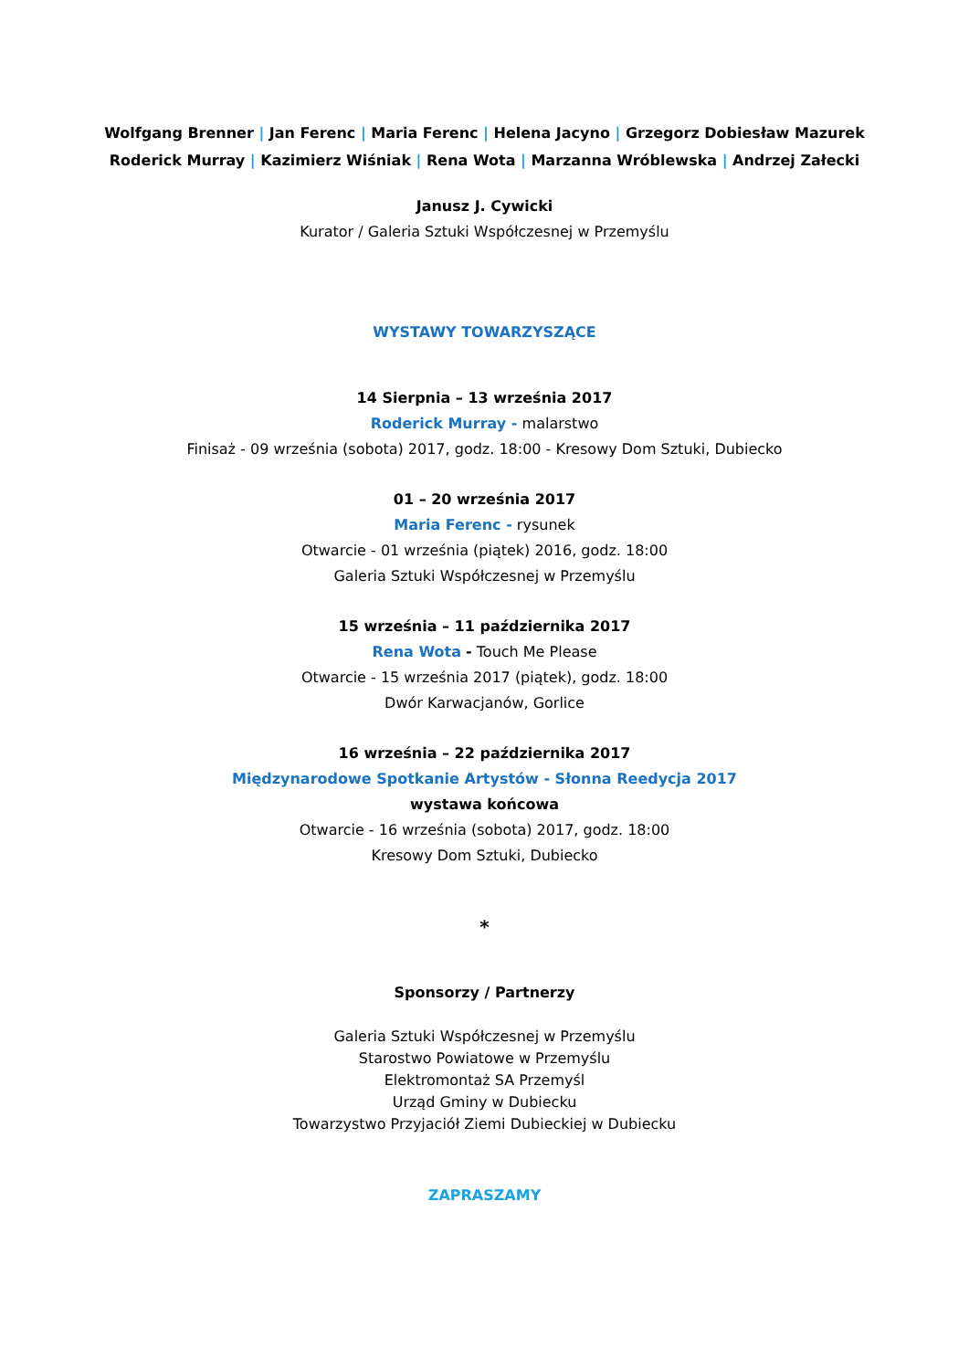Wolfgang Brenner | Jan Ferenc | Maria Ferenc | Helena Jacyno | Grzegorz Dobiesław Mazurek
Roderick Murray | Kazimierz Wiśniak | Rena Wota | Marzanna Wróblewska | Andrzej Załecki
Janusz J. Cywicki
Kurator / Galeria Sztuki Współczesnej w Przemyślu
WYSTAWY TOWARZYSZĄCE
14 Sierpnia – 13 września 2017
Roderick Murray - malarstwo
Finisaż - 09 września (sobota) 2017, godz. 18:00 - Kresowy Dom Sztuki, Dubiecko
01 – 20 września 2017
Maria Ferenc - rysunek
Otwarcie - 01 września (piątek) 2016, godz. 18:00
Galeria Sztuki Współczesnej w Przemyślu
15 września – 11 października 2017
Rena Wota - Touch Me Please
Otwarcie - 15 września 2017 (piątek), godz. 18:00
Dwór Karwacjanów, Gorlice
16 września – 22 października 2017
Międzynarodowe Spotkanie Artystów - Słonna Reedycja 2017
wystawa końcowa
Otwarcie - 16 września (sobota) 2017, godz. 18:00
Kresowy Dom Sztuki, Dubiecko
*
Sponsorzy / Partnerzy
Galeria Sztuki Współczesnej w Przemyślu
Starostwo Powiatowe w Przemyślu
Elektromontaż SA Przemyśl
Urząd Gminy w Dubiecku
Towarzystwo Przyjaciół Ziemi Dubieckiej w Dubiecku
ZAPRASZAMY